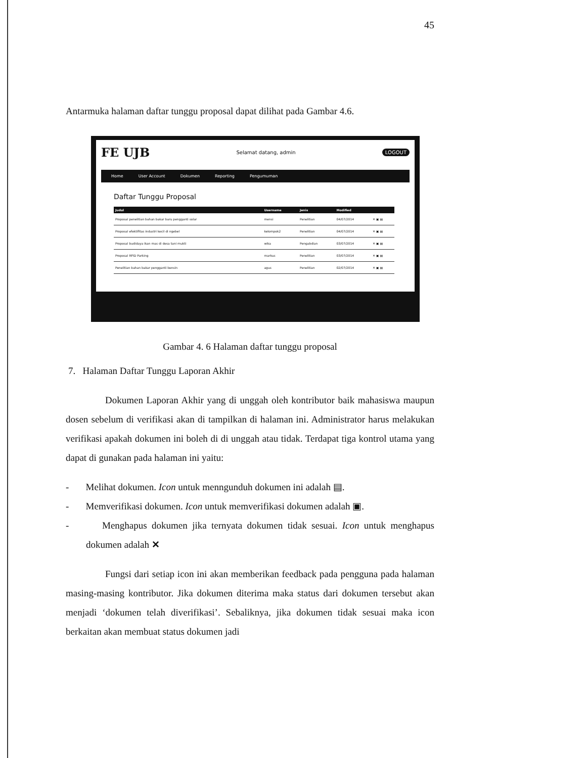45
Antarmuka halaman daftar tunggu proposal dapat dilihat pada Gambar 4.6.
FE UJB Selamat datang, admin LOGOUT
Home User Account Dokumen Reporting Pengumuman
Daftar Tunggu Proposal
| Judul | Username | Jenis | Modified | |
| --- | --- | --- | --- | --- |
| Proposal penelitian bahan bakar baru pengganti solar | mensi | Penelitian | 04/07/2014 | ✕ ▣ ▤ |
| Proposal efektifitas industri kecil di ngebel | kelompok2 | Penelitian | 04/07/2014 | ✕ ▣ ▤ |
| Proposal budidaya ikan mas di desa tani mukti | wika | Pengabdian | 03/07/2014 | ✕ ▣ ▤ |
| Proposal RFID Parking | markus | Penelitian | 03/07/2014 | ✕ ▣ ▤ |
| Penelitian bahan bakar pengganti bensin | agus | Penelitian | 02/07/2014 | ✕ ▣ ▤ |
Gambar 4. 6 Halaman daftar tunggu proposal
7. Halaman Daftar Tunggu Laporan Akhir
Dokumen Laporan Akhir yang di unggah oleh kontributor baik mahasiswa maupun dosen sebelum di verifikasi akan di tampilkan di halaman ini. Administrator harus melakukan verifikasi apakah dokumen ini boleh di di unggah atau tidak. Terdapat tiga kontrol utama yang dapat di gunakan pada halaman ini yaitu:
- Melihat dokumen. Icon untuk menngunduh dokumen ini adalah ▤.
- Memverifikasi dokumen. Icon untuk memverifikasi dokumen adalah ▣.
- Menghapus dokumen jika ternyata dokumen tidak sesuai. Icon untuk menghapus dokumen adalah ✕
Fungsi dari setiap icon ini akan memberikan feedback pada pengguna pada halaman masing-masing kontributor. Jika dokumen diterima maka status dari dokumen tersebut akan menjadi ‘dokumen telah diverifikasi’. Sebaliknya, jika dokumen tidak sesuai maka icon berkaitan akan membuat status dokumen jadi